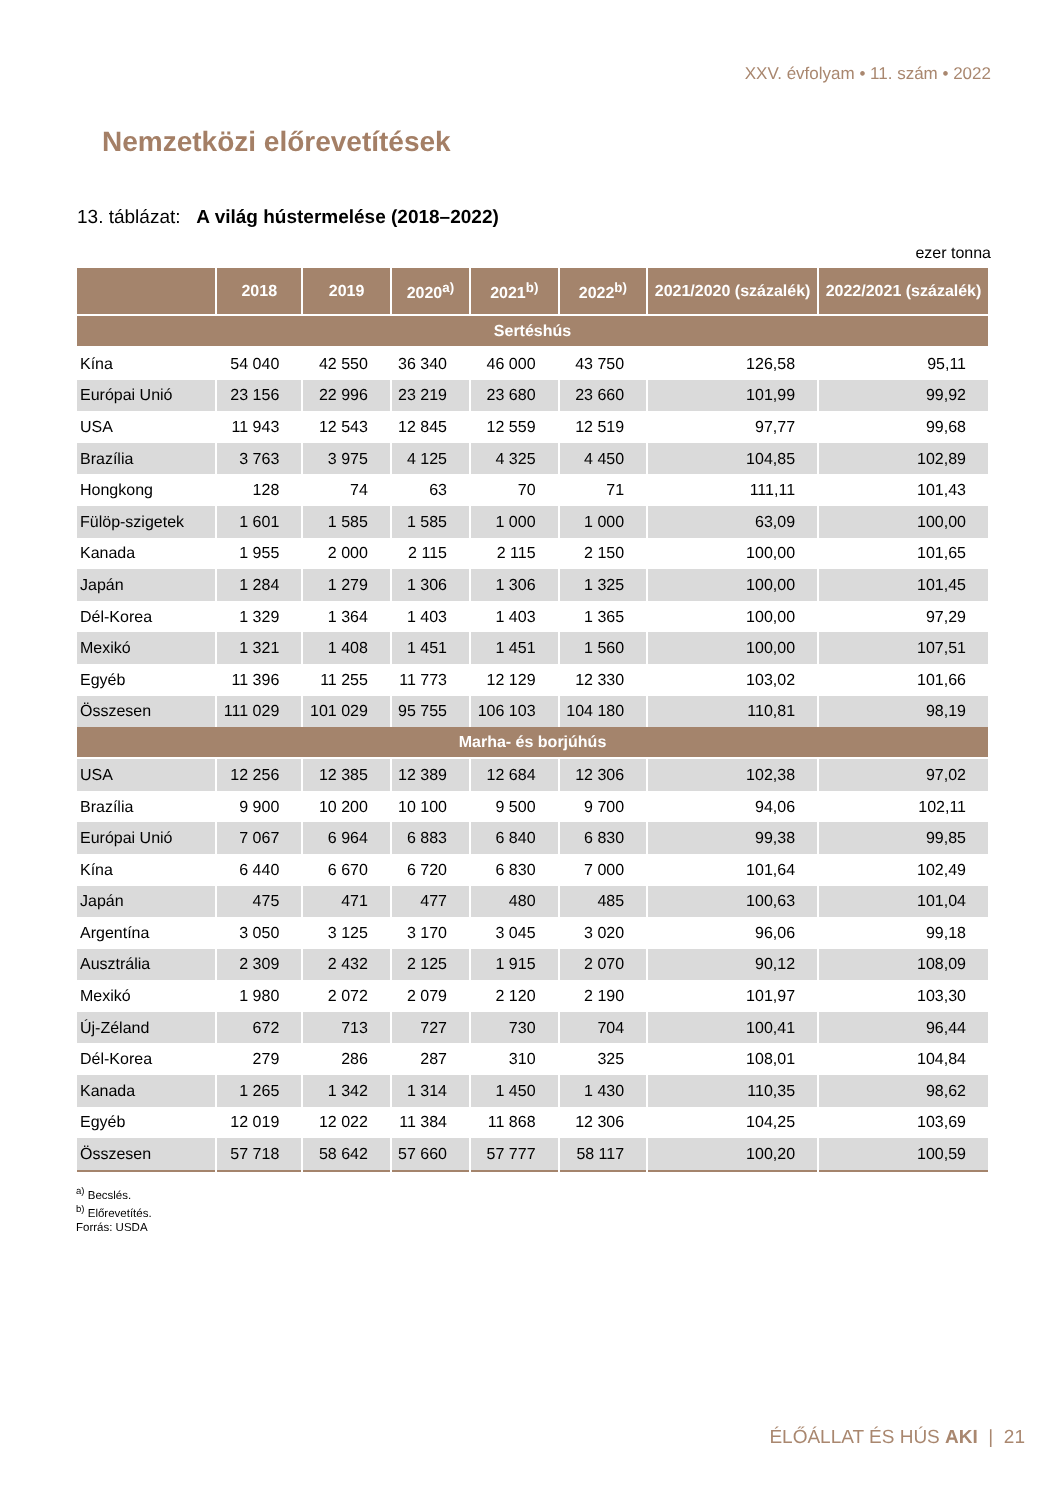XXV. évfolyam • 11. szám • 2022
Nemzetközi előrevetítések
13. táblázat: A világ hústermelése (2018–2022)
ezer tonna
| | 2018 | 2019 | 2020<sup>a)</sup> | 2021<sup>b)</sup> | 2022<sup>b)</sup> | 2021/2020 (százalék) | 2022/2021 (százalék) |
| --- | --- | --- | --- | --- | --- | --- | --- |
| Sertéshús | | | | | | | |
| Kína | 54 040 | 42 550 | 36 340 | 46 000 | 43 750 | 126,58 | 95,11 |
| Európai Unió | 23 156 | 22 996 | 23 219 | 23 680 | 23 660 | 101,99 | 99,92 |
| USA | 11 943 | 12 543 | 12 845 | 12 559 | 12 519 | 97,77 | 99,68 |
| Brazília | 3 763 | 3 975 | 4 125 | 4 325 | 4 450 | 104,85 | 102,89 |
| Hongkong | 128 | 74 | 63 | 70 | 71 | 111,11 | 101,43 |
| Fülöp-szigetek | 1 601 | 1 585 | 1 585 | 1 000 | 1 000 | 63,09 | 100,00 |
| Kanada | 1 955 | 2 000 | 2 115 | 2 115 | 2 150 | 100,00 | 101,65 |
| Japán | 1 284 | 1 279 | 1 306 | 1 306 | 1 325 | 100,00 | 101,45 |
| Dél-Korea | 1 329 | 1 364 | 1 403 | 1 403 | 1 365 | 100,00 | 97,29 |
| Mexikó | 1 321 | 1 408 | 1 451 | 1 451 | 1 560 | 100,00 | 107,51 |
| Egyéb | 11 396 | 11 255 | 11 773 | 12 129 | 12 330 | 103,02 | 101,66 |
| Összesen | 111 029 | 101 029 | 95 755 | 106 103 | 104 180 | 110,81 | 98,19 |
| Marha- és borjúhús | | | | | | | |
| USA | 12 256 | 12 385 | 12 389 | 12 684 | 12 306 | 102,38 | 97,02 |
| Brazília | 9 900 | 10 200 | 10 100 | 9 500 | 9 700 | 94,06 | 102,11 |
| Európai Unió | 7 067 | 6 964 | 6 883 | 6 840 | 6 830 | 99,38 | 99,85 |
| Kína | 6 440 | 6 670 | 6 720 | 6 830 | 7 000 | 101,64 | 102,49 |
| Japán | 475 | 471 | 477 | 480 | 485 | 100,63 | 101,04 |
| Argentína | 3 050 | 3 125 | 3 170 | 3 045 | 3 020 | 96,06 | 99,18 |
| Ausztrália | 2 309 | 2 432 | 2 125 | 1 915 | 2 070 | 90,12 | 108,09 |
| Mexikó | 1 980 | 2 072 | 2 079 | 2 120 | 2 190 | 101,97 | 103,30 |
| Új-Zéland | 672 | 713 | 727 | 730 | 704 | 100,41 | 96,44 |
| Dél-Korea | 279 | 286 | 287 | 310 | 325 | 108,01 | 104,84 |
| Kanada | 1 265 | 1 342 | 1 314 | 1 450 | 1 430 | 110,35 | 98,62 |
| Egyéb | 12 019 | 12 022 | 11 384 | 11 868 | 12 306 | 104,25 | 103,69 |
| Összesen | 57 718 | 58 642 | 57 660 | 57 777 | 58 117 | 100,20 | 100,59 |
<sup>a)</sup> Becslés.
<sup>b)</sup> Előrevetítés.
Forrás: USDA
ÉLŐÁLLAT ÉS HÚS AKI | 21